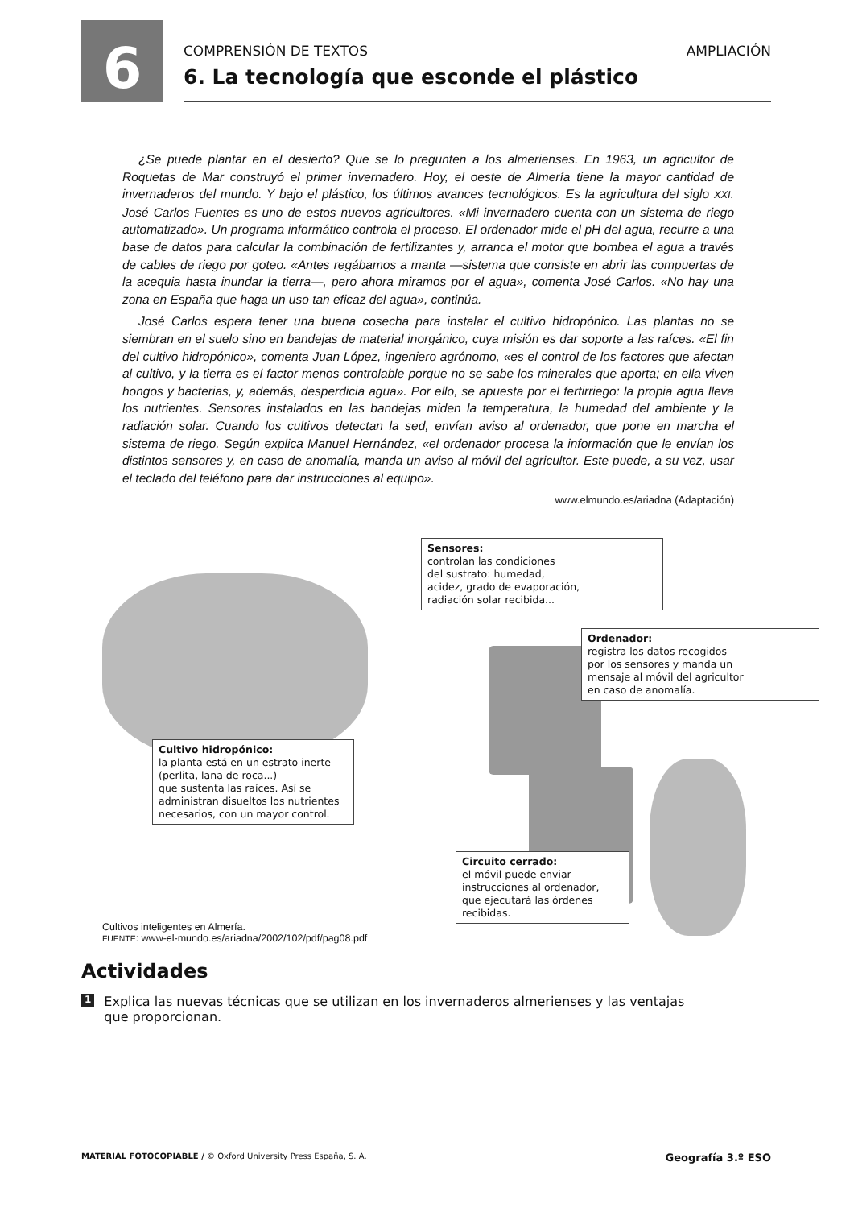6
COMPRENSIÓN DE TEXTOS AMPLIACIÓN
6. La tecnología que esconde el plástico
¿Se puede plantar en el desierto? Que se lo pregunten a los almerienses. En 1963, un agricultor de Roquetas de Mar construyó el primer invernadero. Hoy, el oeste de Almería tiene la mayor cantidad de invernaderos del mundo. Y bajo el plástico, los últimos avances tecnológicos. Es la agricultura del siglo XXI. José Carlos Fuentes es uno de estos nuevos agricultores. «Mi invernadero cuenta con un sistema de riego automatizado». Un programa informático controla el proceso. El ordenador mide el pH del agua, recurre a una base de datos para calcular la combinación de fertilizantes y, arranca el motor que bombea el agua a través de cables de riego por goteo. «Antes regábamos a manta —sistema que consiste en abrir las compuertas de la acequia hasta inundar la tierra—, pero ahora miramos por el agua», comenta José Carlos. «No hay una zona en España que haga un uso tan eficaz del agua», continúa.
José Carlos espera tener una buena cosecha para instalar el cultivo hidropónico. Las plantas no se siembran en el suelo sino en bandejas de material inorgánico, cuya misión es dar soporte a las raíces. «El fin del cultivo hidropónico», comenta Juan López, ingeniero agrónomo, «es el control de los factores que afectan al cultivo, y la tierra es el factor menos controlable porque no se sabe los minerales que aporta; en ella viven hongos y bacterias, y, además, desperdicia agua». Por ello, se apuesta por el fertirriego: la propia agua lleva los nutrientes. Sensores instalados en las bandejas miden la temperatura, la humedad del ambiente y la radiación solar. Cuando los cultivos detectan la sed, envían aviso al ordenador, que pone en marcha el sistema de riego. Según explica Manuel Hernández, «el ordenador procesa la información que le envían los distintos sensores y, en caso de anomalía, manda un aviso al móvil del agricultor. Este puede, a su vez, usar el teclado del teléfono para dar instrucciones al equipo».
www.elmundo.es/ariadna (Adaptación)
Sensores:
controlan las condiciones
del sustrato: humedad,
acidez, grado de evaporación,
radiación solar recibida...
Ordenador:
registra los datos recogidos
por los sensores y manda un
mensaje al móvil del agricultor
en caso de anomalía.
Cultivo hidropónico:
la planta está en un estrato inerte
(perlita, lana de roca...)
que sustenta las raíces. Así se
administran disueltos los nutrientes
necesarios, con un mayor control.
Circuito cerrado:
el móvil puede enviar
instrucciones al ordenador,
que ejecutará las órdenes
recibidas.
Cultivos inteligentes en Almería.
FUENTE: www-el-mundo.es/ariadna/2002/102/pdf/pag08.pdf
Actividades
1 Explica las nuevas técnicas que se utilizan en los invernaderos almerienses y las ventajas que proporcionan.
MATERIAL FOTOCOPIABLE / © Oxford University Press España, S. A. Geografía 3.º ESO